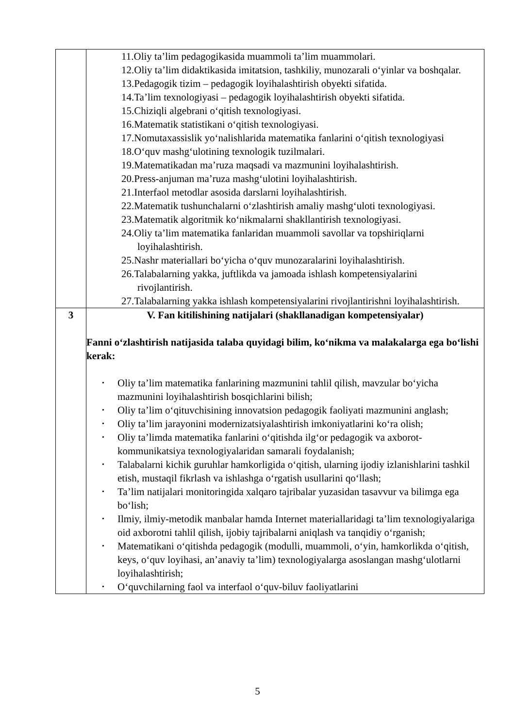| | 11.Oliy ta’lim pedagogikasida muammoli ta’lim muammolari. 12.Oliy ta’lim didaktikasida imitatsion, tashkiliy, munozarali o‘yinlar va boshqalar. 13.Pedagogik tizim – pedagogik loyihalashtirish obyekti sifatida. 14.Ta’lim texnologiyasi – pedagogik loyihalashtirish obyekti sifatida. 15.Chiziqli algebrani o‘qitish texnologiyasi. 16.Matematik statistikani o‘qitish texnologiyasi. 17.Nomutaxassislik yo‘nalishlarida matematika fanlarini o‘qitish texnologiyasi 18.O‘quv mashg‘ulotining texnologik tuzilmalari. 19.Matematikadan ma’ruza maqsadi va mazmunini loyihalashtirish. 20.Press-anjuman ma’ruza mashg‘ulotini loyihalashtirish. 21.Interfaol metodlar asosida darslarni loyihalashtirish. 22.Matematik tushunchalarni o‘zlashtirish amaliy mashg‘uloti texnologiyasi. 23.Matematik algoritmik ko‘nikmalarni shakllantirish texnologiyasi. 24.Oliy ta’lim matematika fanlaridan muammoli savollar va topshiriqlarni loyihalashtirish. 25.Nashr materiallari bo‘yicha o‘quv munozaralarini loyihalashtirish. 26.Talabalarning yakka, juftlikda va jamoada ishlash kompetensiyalarini rivojlantirish. 27.Talabalarning yakka ishlash kompetensiyalarini rivojlantirishni loyihalashtirish. |
| 3 | V. Fan kitilishining natijalari (shakllanadigan kompetensiyalar) Fanni o‘zlashtirish natijasida talaba quyidagi bilim, ko‘nikma va malakalarga ega bo‘lishi kerak: • Oliy ta’lim matematika fanlarining mazmunini tahlil qilish, mavzular bo‘yicha mazmunini loyihalashtirish bosqichlarini bilish; • Oliy ta’lim o‘qituvchisining innovatsion pedagogik faoliyati mazmunini anglash; • Oliy ta’lim jarayonini modernizatsiyalashtirish imkoniyatlarini ko‘ra olish; • Oliy ta’limda matematika fanlarini o‘qitishda ilg‘or pedagogik va axborot-kommunikatsiya texnologiyalaridan samarali foydalanish; • Talabalarni kichik guruhlar hamkorligida o‘qitish, ularning ijodiy izlanishlarini tashkil etish, mustaqil fikrlash va ishlashga o‘rgatish usullarini qo‘llash; • Ta’lim natijalari monitoringida xalqaro tajribalar yuzasidan tasavvur va bilimga ega bo‘lish; • Ilmiy, ilmiy-metodik manbalar hamda Internet materiallaridagi ta’lim texnologiyalariga oid axborotni tahlil qilish, ijobiy tajribalarni aniqlash va tanqidiy o‘rganish; • Matematikani o‘qitishda pedagogik (modulli, muammoli, o‘yin, hamkorlikda o‘qitish, keys, o‘quv loyihasi, an’anaviy ta’lim) texnologiyalarga asoslangan mashg‘ulotlarni loyihalashtirish; • O‘quvchilarning faol va interfaol o‘quv-biluv faoliyatlarini |
5